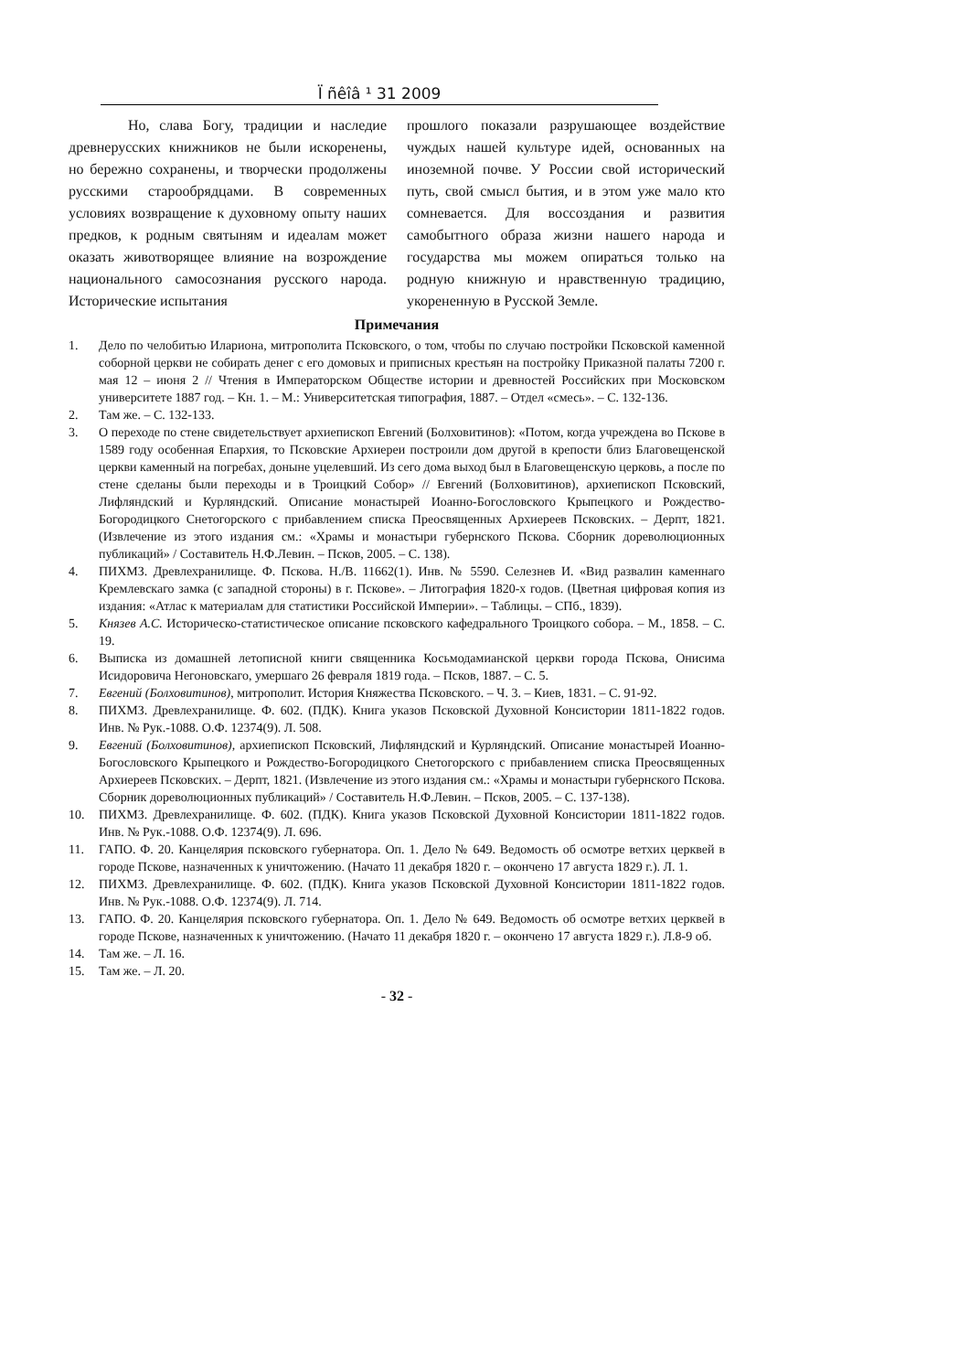Ї ñêîâ ¹ 31 2009
Но, слава Богу, традиции и наследие древнерусских книжников не были искоренены, но бережно сохранены, и творчески продолжены русскими старообрядцами. В современных условиях возвращение к духовному опыту наших предков, к родным святыням и идеалам может оказать животворящее влияние на возрождение национального самосознания русского народа. Исторические испытания
прошлого показали разрушающее воздействие чуждых нашей культуре идей, основанных на иноземной почве. У России свой исторический путь, свой смысл бытия, и в этом уже мало кто сомневается. Для воссоздания и развития самобытного образа жизни нашего народа и государства мы можем опираться только на родную книжную и нравственную традицию, укорененную в Русской Земле.
Примечания
1. Дело по челобитью Илариона, митрополита Псковского, о том, чтобы по случаю постройки Псковской каменной соборной церкви не собирать денег с его домовых и приписных крестьян на постройку Приказной палаты 7200 г. мая 12 – июня 2 // Чтения в Императорском Обществе истории и древностей Российских при Московском университете 1887 год. – Кн. 1. – М.: Университетская типография, 1887. – Отдел «смесь». – С. 132-136.
2. Там же. – С. 132-133.
3. О переходе по стене свидетельствует архиепископ Евгений (Болховитинов): «Потом, когда учреждена во Пскове в 1589 году особенная Епархия, то Псковские Архиереи построили дом другой в крепости близ Благовещенской церкви каменный на погребах, доныне уцелевший. Из сего дома выход был в Благовещенскую церковь, а после по стене сделаны были переходы и в Троицкий Собор» // Евгений (Болховитинов), архиепископ Псковский, Лифляндский и Курляндский. Описание монастырей Иоанно-Богословского Крыпецкого и Рождество-Богородицкого Снетогорского с прибавлением списка Преосвященных Архиереев Псковских. – Дерпт, 1821. (Извлечение из этого издания см.: «Храмы и монастыри губернского Пскова. Сборник дореволюционных публикаций» / Составитель Н.Ф.Левин. – Псков, 2005. – С. 138).
4. ПИХМЗ. Древлехранилище. Ф. Пскова. Н./В. 11662(1). Инв. № 5590. Селезнев И. «Вид развалин каменнаго Кремлевскаго замка (с западной стороны) в г. Пскове». – Литография 1820-х годов. (Цветная цифровая копия из издания: «Атлас к материалам для статистики Российской Империи». – Таблицы. – СПб., 1839).
5. Князев А.С. Историческо-статистическое описание псковского кафедрального Троицкого собора. – М., 1858. – С. 19.
6. Выписка из домашней летописной книги священника Косьмодамианской церкви города Пскова, Онисима Исидоровича Негоновскаго, умершаго 26 февраля 1819 года. – Псков, 1887. – С. 5.
7. Евгений (Болховитинов), митрополит. История Княжества Псковского. – Ч. 3. – Киев, 1831. – С. 91-92.
8. ПИХМЗ. Древлехранилище. Ф. 602. (ПДК). Книга указов Псковской Духовной Консистории 1811-1822 годов. Инв. № Рук.-1088. О.Ф. 12374(9). Л. 508.
9. Евгений (Болховитинов), архиепископ Псковский, Лифляндский и Курляндский. Описание монастырей Иоанно-Богословского Крыпецкого и Рождество-Богородицкого Снетогорского с прибавлением списка Преосвященных Архиереев Псковских. – Дерпт, 1821. (Извлечение из этого издания см.: «Храмы и монастыри губернского Пскова. Сборник дореволюционных публикаций» / Составитель Н.Ф.Левин. – Псков, 2005. – С. 137-138).
10. ПИХМЗ. Древлехранилище. Ф. 602. (ПДК). Книга указов Псковской Духовной Консистории 1811-1822 годов. Инв. № Рук.-1088. О.Ф. 12374(9). Л. 696.
11. ГАПО. Ф. 20. Канцелярия псковского губернатора. Оп. 1. Дело № 649. Ведомость об осмотре ветхих церквей в городе Пскове, назначенных к уничтожению. (Начато 11 декабря 1820 г. – окончено 17 августа 1829 г.). Л. 1.
12. ПИХМЗ. Древлехранилище. Ф. 602. (ПДК). Книга указов Псковской Духовной Консистории 1811-1822 годов. Инв. № Рук.-1088. О.Ф. 12374(9). Л. 714.
13. ГАПО. Ф. 20. Канцелярия псковского губернатора. Оп. 1. Дело № 649. Ведомость об осмотре ветхих церквей в городе Пскове, назначенных к уничтожению. (Начато 11 декабря 1820 г. – окончено 17 августа 1829 г.). Л.8-9 об.
14. Там же. – Л. 16.
15. Там же. – Л. 20.
- 32 -